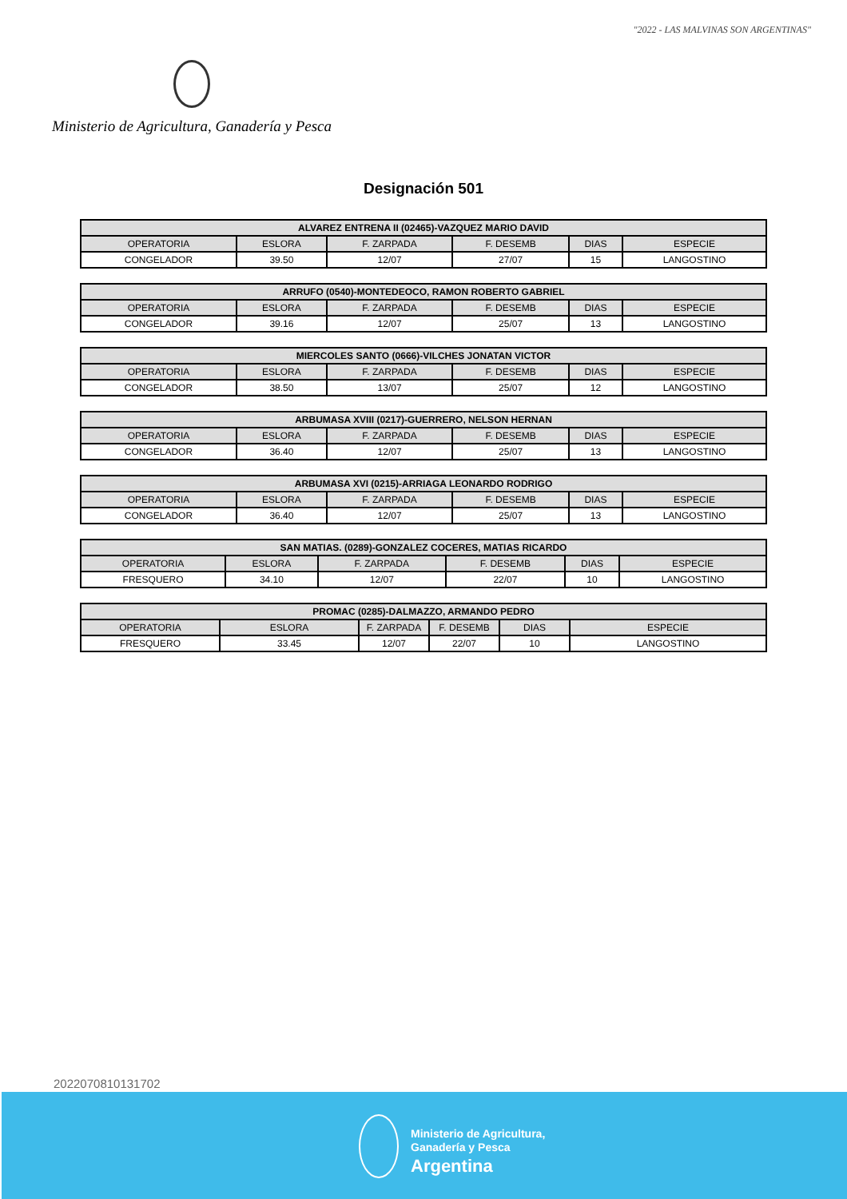"2022 - LAS MALVINAS SON ARGENTINAS"
Ministerio de Agricultura, Ganadería y Pesca
Designación 501
| ALVAREZ ENTRENA II (02465)-VAZQUEZ MARIO DAVID | | | | | |
| --- | --- | --- | --- | --- | --- |
| OPERATORIA | ESLORA | F. ZARPADA | F. DESEMB | DIAS | ESPECIE |
| CONGELADOR | 39.50 | 12/07 | 27/07 | 15 | LANGOSTINO |
| ARRUFO (0540)-MONTEDEOCO, RAMON ROBERTO GABRIEL | | | | | |
| --- | --- | --- | --- | --- | --- |
| OPERATORIA | ESLORA | F. ZARPADA | F. DESEMB | DIAS | ESPECIE |
| CONGELADOR | 39.16 | 12/07 | 25/07 | 13 | LANGOSTINO |
| MIERCOLES SANTO (0666)-VILCHES JONATAN VICTOR | | | | | |
| --- | --- | --- | --- | --- | --- |
| OPERATORIA | ESLORA | F. ZARPADA | F. DESEMB | DIAS | ESPECIE |
| CONGELADOR | 38.50 | 13/07 | 25/07 | 12 | LANGOSTINO |
| ARBUMASA XVIII (0217)-GUERRERO, NELSON HERNAN | | | | | |
| --- | --- | --- | --- | --- | --- |
| OPERATORIA | ESLORA | F. ZARPADA | F. DESEMB | DIAS | ESPECIE |
| CONGELADOR | 36.40 | 12/07 | 25/07 | 13 | LANGOSTINO |
| ARBUMASA XVI (0215)-ARRIAGA LEONARDO RODRIGO | | | | | |
| --- | --- | --- | --- | --- | --- |
| OPERATORIA | ESLORA | F. ZARPADA | F. DESEMB | DIAS | ESPECIE |
| CONGELADOR | 36.40 | 12/07 | 25/07 | 13 | LANGOSTINO |
| SAN MATIAS. (0289)-GONZALEZ COCERES, MATIAS RICARDO | | | | | |
| --- | --- | --- | --- | --- | --- |
| OPERATORIA | ESLORA | F. ZARPADA | F. DESEMB | DIAS | ESPECIE |
| FRESQUERO | 34.10 | 12/07 | 22/07 | 10 | LANGOSTINO |
| PROMAC (0285)-DALMAZZO, ARMANDO PEDRO | | | | | |
| --- | --- | --- | --- | --- | --- |
| OPERATORIA | ESLORA | F. ZARPADA | F. DESEMB | DIAS | ESPECIE |
| FRESQUERO | 33.45 | 12/07 | 22/07 | 10 | LANGOSTINO |
2022070810131702
Ministerio de Agricultura,
Ganadería y Pesca
Argentina